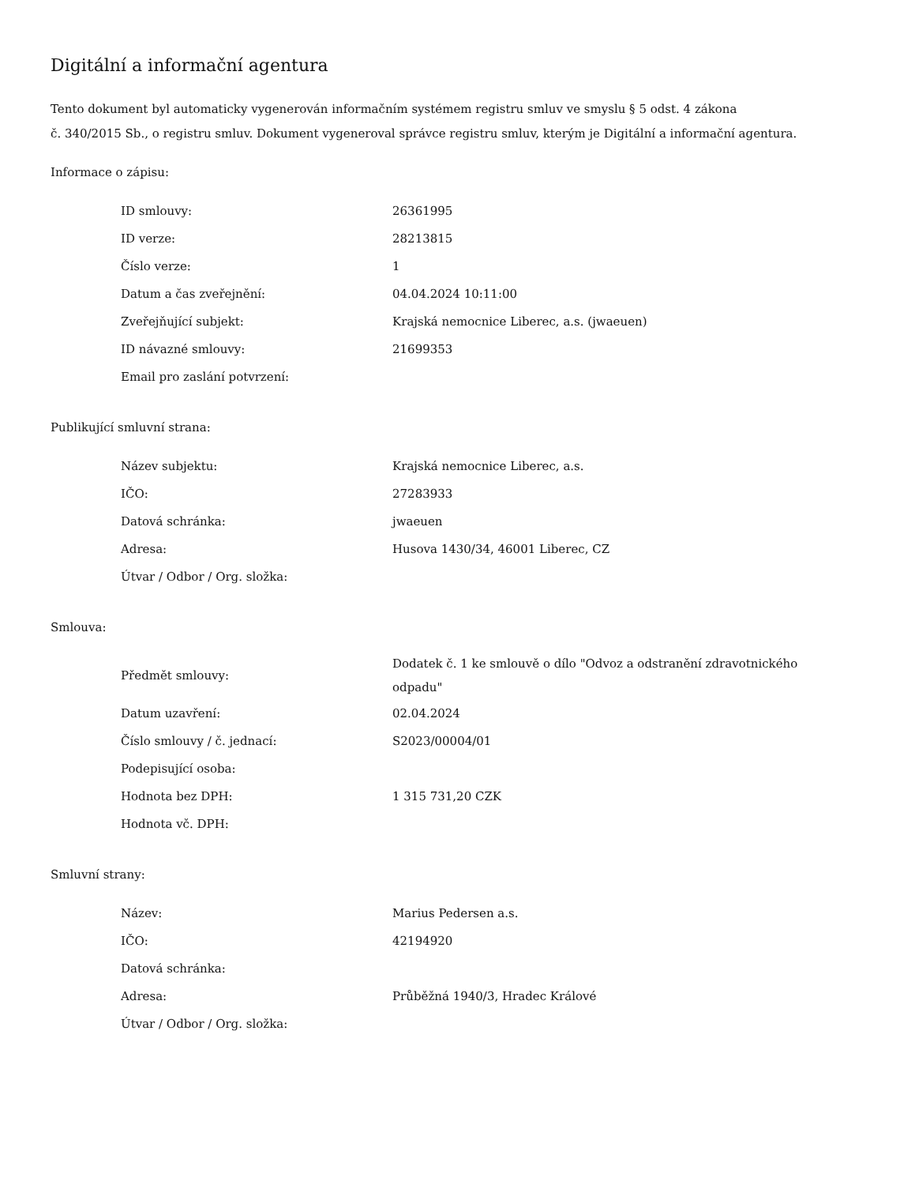Digitální a informační agentura
Tento dokument byl automaticky vygenerován informačním systémem registru smluv ve smyslu § 5 odst. 4 zákona
č. 340/2015 Sb., o registru smluv. Dokument vygeneroval správce registru smluv, kterým je Digitální a informační agentura.
Informace o zápisu:
| ID smlouvy: | 26361995 |
| ID verze: | 28213815 |
| Číslo verze: | 1 |
| Datum a čas zveřejnění: | 04.04.2024 10:11:00 |
| Zveřejňující subjekt: | Krajská nemocnice Liberec, a.s. (jwaeuen) |
| ID návazné smlouvy: | 21699353 |
| Email pro zaslání potvrzení: | |
Publikující smluvní strana:
| Název subjektu: | Krajská nemocnice Liberec, a.s. |
| IČO: | 27283933 |
| Datová schránka: | jwaeuen |
| Adresa: | Husova 1430/34, 46001 Liberec, CZ |
| Útvar / Odbor / Org. složka: | |
Smlouva:
| Předmět smlouvy: | Dodatek č. 1 ke smlouvě o dílo "Odvoz a odstranění zdravotnického odpadu" |
| Datum uzavření: | 02.04.2024 |
| Číslo smlouvy / č. jednací: | S2023/00004/01 |
| Podepisující osoba: | |
| Hodnota bez DPH: | 1 315 731,20 CZK |
| Hodnota vč. DPH: | |
Smluvní strany:
| Název: | Marius Pedersen a.s. |
| IČO: | 42194920 |
| Datová schránka: | |
| Adresa: | Průběžná 1940/3, Hradec Králové |
| Útvar / Odbor / Org. složka: | |